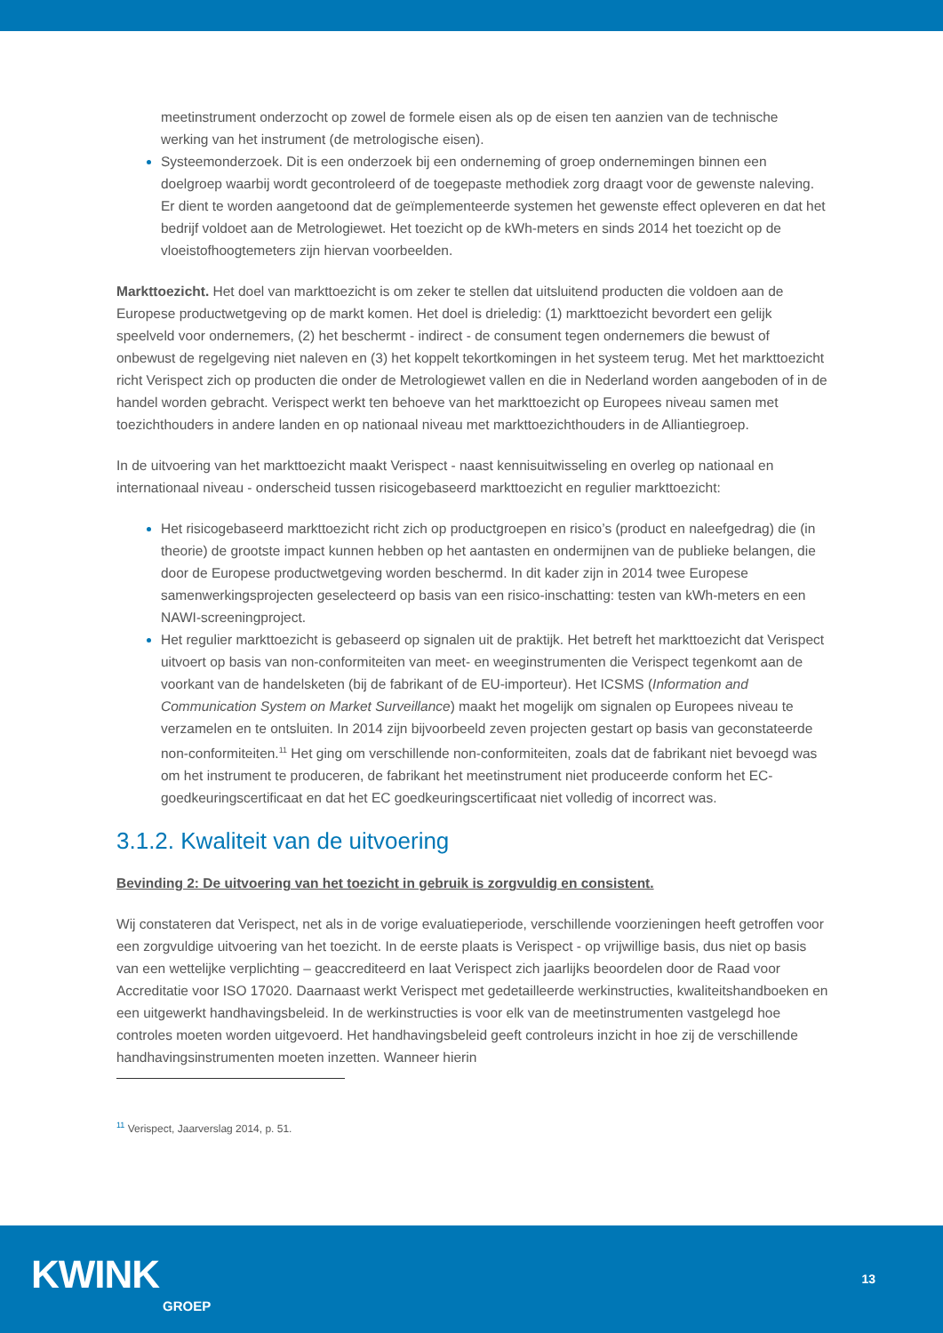meetinstrument onderzocht op zowel de formele eisen als op de eisen ten aanzien van de technische werking van het instrument (de metrologische eisen).
Systeemonderzoek. Dit is een onderzoek bij een onderneming of groep ondernemingen binnen een doelgroep waarbij wordt gecontroleerd of de toegepaste methodiek zorg draagt voor de gewenste naleving. Er dient te worden aangetoond dat de geïmplementeerde systemen het gewenste effect opleveren en dat het bedrijf voldoet aan de Metrologiewet. Het toezicht op de kWh-meters en sinds 2014 het toezicht op de vloeistofhoogtemeters zijn hiervan voorbeelden.
Markttoezicht. Het doel van markttoezicht is om zeker te stellen dat uitsluitend producten die voldoen aan de Europese productwetgeving op de markt komen. Het doel is drieledig: (1) markttoezicht bevordert een gelijk speelveld voor ondernemers, (2) het beschermt - indirect - de consument tegen ondernemers die bewust of onbewust de regelgeving niet naleven en (3) het koppelt tekortkomingen in het systeem terug. Met het markttoezicht richt Verispect zich op producten die onder de Metrologiewet vallen en die in Nederland worden aangeboden of in de handel worden gebracht. Verispect werkt ten behoeve van het markttoezicht op Europees niveau samen met toezichthouders in andere landen en op nationaal niveau met markttoezichthouders in de Alliantiegroep.
In de uitvoering van het markttoezicht maakt Verispect - naast kennisuitwisseling en overleg op nationaal en internationaal niveau - onderscheid tussen risicogebaseerd markttoezicht en regulier markttoezicht:
Het risicogebaseerd markttoezicht richt zich op productgroepen en risico’s (product en naleefgedrag) die (in theorie) de grootste impact kunnen hebben op het aantasten en ondermijnen van de publieke belangen, die door de Europese productwetgeving worden beschermd. In dit kader zijn in 2014 twee Europese samenwerkingsprojecten geselecteerd op basis van een risico-inschatting: testen van kWh-meters en een NAWI-screeningproject.
Het regulier markttoezicht is gebaseerd op signalen uit de praktijk. Het betreft het markttoezicht dat Verispect uitvoert op basis van non-conformiteiten van meet- en weeginstrumenten die Verispect tegenkomt aan de voorkant van de handelsketen (bij de fabrikant of de EU-importeur). Het ICSMS (Information and Communication System on Market Surveillance) maakt het mogelijk om signalen op Europees niveau te verzamelen en te ontsluiten. In 2014 zijn bijvoorbeeld zeven projecten gestart op basis van geconstateerde non-conformiteiten.<sup>11</sup> Het ging om verschillende non-conformiteiten, zoals dat de fabrikant niet bevoegd was om het instrument te produceren, de fabrikant het meetinstrument niet produceerde conform het EC-goedkeuringscertificaat en dat het EC goedkeuringscertificaat niet volledig of incorrect was.
3.1.2. Kwaliteit van de uitvoering
Bevinding 2: De uitvoering van het toezicht in gebruik is zorgvuldig en consistent.
Wij constateren dat Verispect, net als in de vorige evaluatieperiode, verschillende voorzieningen heeft getroffen voor een zorgvuldige uitvoering van het toezicht. In de eerste plaats is Verispect - op vrijwillige basis, dus niet op basis van een wettelijke verplichting – geaccrediteerd en laat Verispect zich jaarlijks beoordelen door de Raad voor Accreditatie voor ISO 17020. Daarnaast werkt Verispect met gedetailleerde werkinstructies, kwaliteitshandboeken en een uitgewerkt handhavingsbeleid. In de werkinstructies is voor elk van de meetinstrumenten vastgelegd hoe controles moeten worden uitgevoerd. Het handhavingsbeleid geeft controleurs inzicht in hoe zij de verschillende handhavingsinstrumenten moeten inzetten. Wanneer hierin
<sup>11</sup> Verispect, Jaarverslag 2014, p. 51.
KWINK
GROEP
13